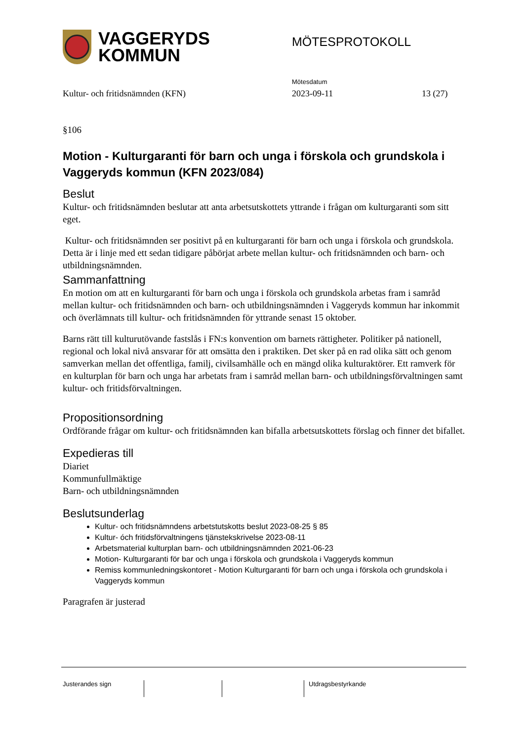VAGGERYDS
KOMMUN
MÖTESPROTOKOLL
Mötesdatum
Kultur- och fritidsnämnden (KFN) 2023-09-11 13 (27)
§106
Motion - Kulturgaranti för barn och unga i förskola och grundskola i Vaggeryds kommun (KFN 2023/084)
Beslut
Kultur- och fritidsnämnden beslutar att anta arbetsutskottets yttrande i frågan om kulturgaranti som sitt eget.
Kultur- och fritidsnämnden ser positivt på en kulturgaranti för barn och unga i förskola och grundskola. Detta är i linje med ett sedan tidigare påbörjat arbete mellan kultur- och fritidsnämnden och barn- och utbildningsnämnden.
Sammanfattning
En motion om att en kulturgaranti för barn och unga i förskola och grundskola arbetas fram i samråd mellan kultur- och fritidsnämnden och barn- och utbildningsnämnden i Vaggeryds kommun har inkommit och överlämnats till kultur- och fritidsnämnden för yttrande senast 15 oktober.
Barns rätt till kulturutövande fastslås i FN:s konvention om barnets rättigheter. Politiker på nationell, regional och lokal nivå ansvarar för att omsätta den i praktiken. Det sker på en rad olika sätt och genom samverkan mellan det offentliga, familj, civilsamhälle och en mängd olika kulturaktörer. Ett ramverk för en kulturplan för barn och unga har arbetats fram i samråd mellan barn- och utbildningsförvaltningen samt kultur- och fritidsförvaltningen.
Propositionsordning
Ordförande frågar om kultur- och fritidsnämnden kan bifalla arbetsutskottets förslag och finner det bifallet.
Expedieras till
Diariet
Kommunfullmäktige
Barn- och utbildningsnämnden
Beslutsunderlag
Kultur- och fritidsnämndens arbetstutskotts beslut 2023-08-25 § 85
Kultur- óch fritidsförvaltningens tjänstekskrivelse 2023-08-11
Arbetsmaterial kulturplan barn- och utbildningsnämnden 2021-06-23
Motion- Kulturgaranti för bar och unga i förskola och grundskola i Vaggeryds kommun
Remiss kommunledningskontoret - Motion Kulturgaranti för barn och unga i förskola och grundskola i Vaggeryds kommun
Paragrafen är justerad
Justerandes sign Utdragsbestyrkande